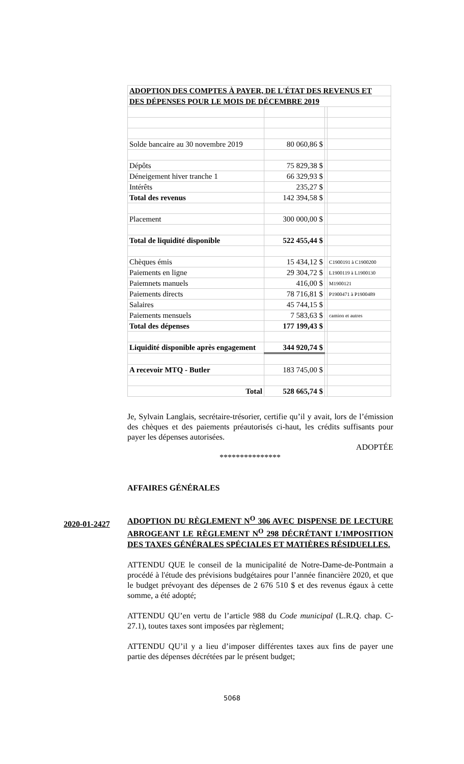| ADOPTION DES COMPTES À PAYER, DE L'ÉTAT DES REVENUS ET | | | |
| DES DÉPENSES POUR LE MOIS DE DÉCEMBRE 2019 | | | |
| Solde bancaire au 30 novembre 2019 | 80 060,86 $ | | |
| Dépôts | 75 829,38 $ | | |
| Déneigement hiver tranche 1 | 66 329,93 $ | | |
| Intérêts | 235,27 $ | | |
| Total des revenus | 142 394,58 $ | | |
| Placement | 300 000,00 $ | | |
| Total de liquidité disponible | 522 455,44 $ | | |
| Chèques émis | 15 434,12 $ | | C1900191 à C1900200 |
| Paiements en ligne | 29 304,72 $ | | L1900119 à L1900130 |
| Paiemnets manuels | 416,00 $ | | M1900121 |
| Paiements directs | 78 716,81 $ | | P1900471 à P1900489 |
| Salaires | 45 744,15 $ | | |
| Paiements mensuels | 7 583,63 $ | | camion et autres |
| Total des dépenses | 177 199,43 $ | | |
| Liquidité disponible après engagement | 344 920,74 $ | | |
| A recevoir MTQ - Butler | 183 745,00 $ | | |
| Total | 528 665,74 $ | | |
2020-01-2427
Je, Sylvain Langlais, secrétaire-trésorier, certifie qu’il y avait, lors de l’émission des chèques et des paiements préautorisés ci-haut, les crédits suffisants pour payer les dépenses autorisées.
ADOPTÉE
***************
AFFAIRES GÉNÉRALES
ADOPTION DU RÈGLEMENT N<sup>O</sup> 306 AVEC DISPENSE DE LECTURE ABROGEANT LE RÈGLEMENT N<sup>O</sup> 298 DÉCRÉTANT L’IMPOSITION DES TAXES GÉNÉRALES SPÉCIALES ET MATIÈRES RÉSIDUELLES.
ATTENDU QUE le conseil de la municipalité de Notre-Dame-de-Pontmain a procédé à l'étude des prévisions budgétaires pour l’année financière 2020, et que le budget prévoyant des dépenses de 2 676 510 $ et des revenus égaux à cette somme, a été adopté;
ATTENDU QU’en vertu de l’article 988 du Code municipal (L.R.Q. chap. C-27.1), toutes taxes sont imposées par règlement;
ATTENDU QU’il y a lieu d’imposer différentes taxes aux fins de payer une partie des dépenses décrétées par le présent budget;
5068